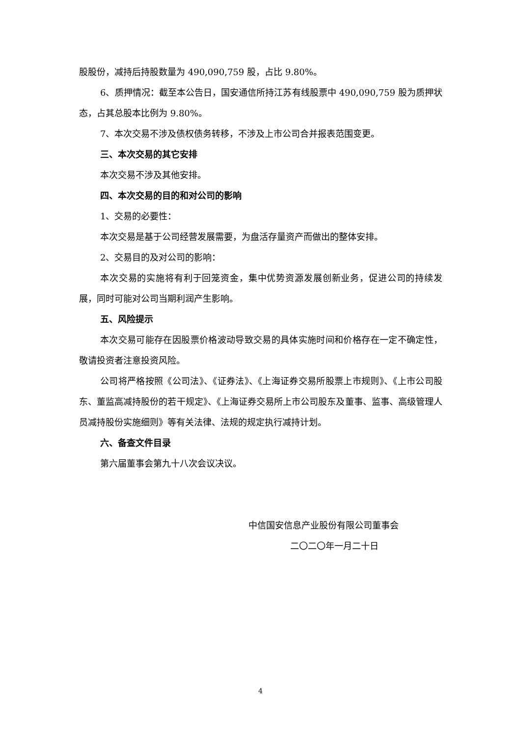股股份，减持后持股数量为 490,090,759 股，占比 9.80%。
6、质押情况：截至本公告日，国安通信所持江苏有线股票中 490,090,759 股为质押状态，占其总股本比例为 9.80%。
7、本次交易不涉及债权债务转移，不涉及上市公司合并报表范围变更。
三、本次交易的其它安排
本次交易不涉及其他安排。
四、本次交易的目的和对公司的影响
1、交易的必要性：
本次交易是基于公司经营发展需要，为盘活存量资产而做出的整体安排。
2、交易目的及对公司的影响：
本次交易的实施将有利于回笼资金，集中优势资源发展创新业务，促进公司的持续发展，同时可能对公司当期利润产生影响。
五、风险提示
本次交易可能存在因股票价格波动导致交易的具体实施时间和价格存在一定不确定性，敬请投资者注意投资风险。
公司将严格按照《公司法》、《证券法》、《上海证券交易所股票上市规则》、《上市公司股东、董监高减持股份的若干规定》、《上海证券交易所上市公司股东及董事、监事、高级管理人员减持股份实施细则》等有关法律、法规的规定执行减持计划。
六、备查文件目录
第六届董事会第九十八次会议决议。
中信国安信息产业股份有限公司董事会
二〇二〇年一月二十日
4